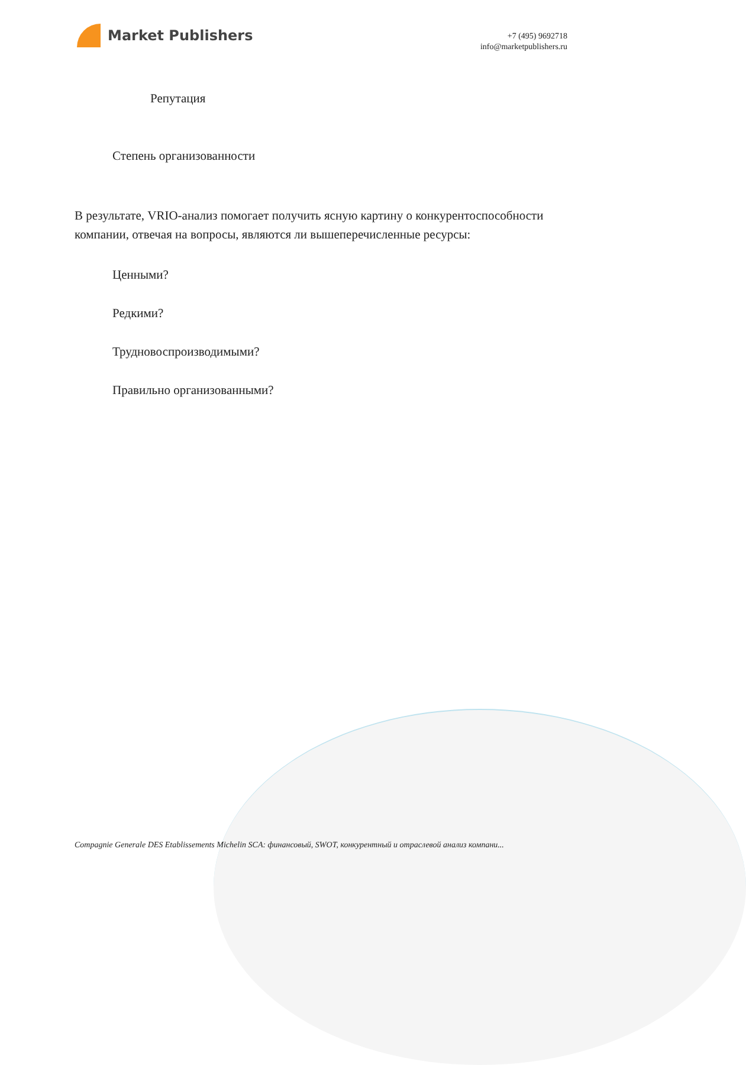Market Publishers
+7 (495) 9692718
info@marketpublishers.ru
Репутация
Степень организованности
В результате, VRIO-анализ помогает получить ясную картину о конкурентоспособности компании, отвечая на вопросы, являются ли вышеперечисленные ресурсы:
Ценными?
Редкими?
Трудновоспроизводимыми?
Правильно организованными?
Compagnie Generale DES Etablissements Michelin SCA: финансовый, SWOT, конкурентный и отраслевой анализ компани...